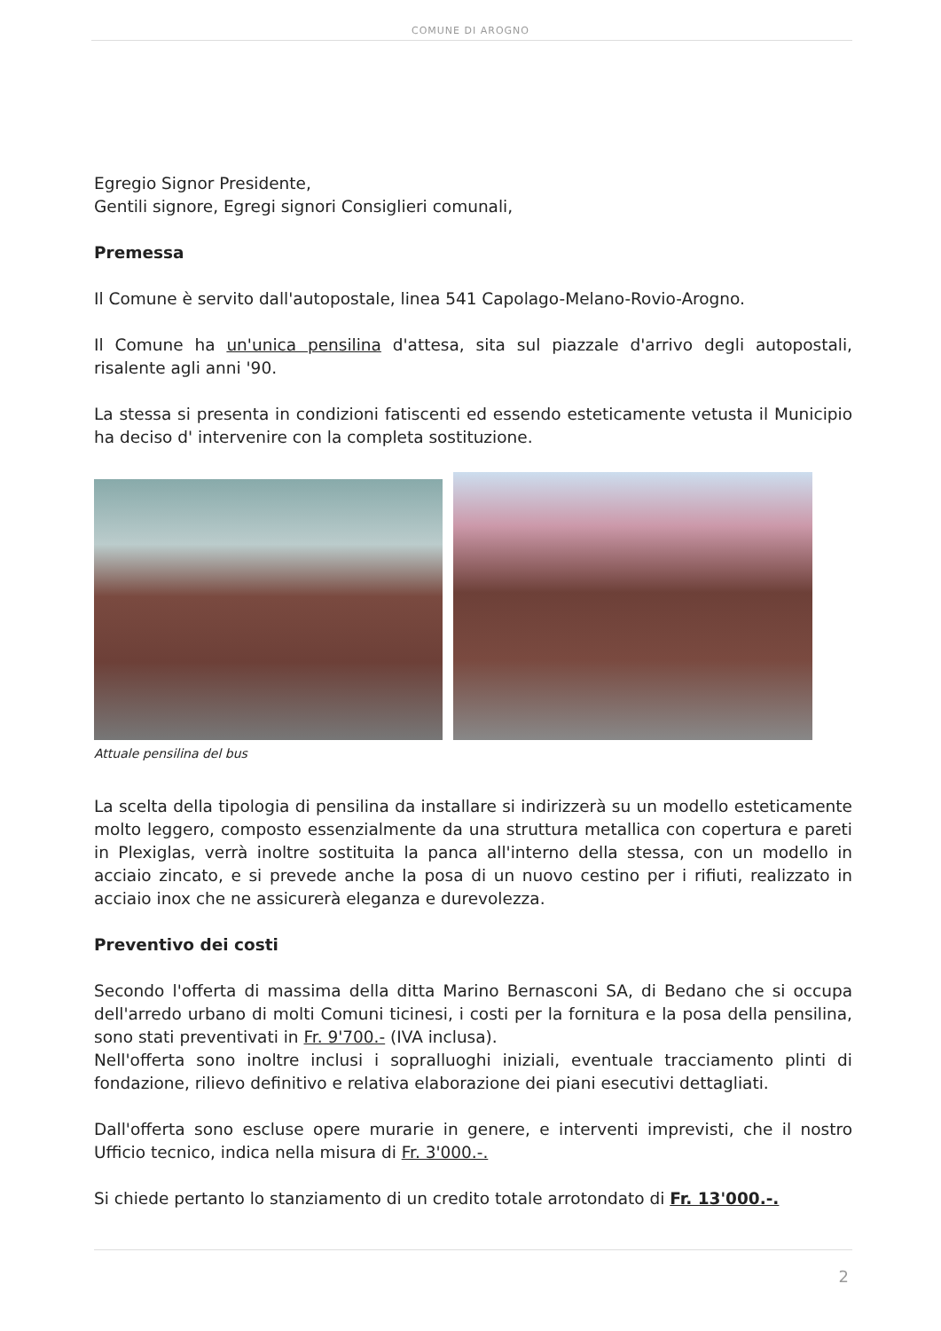COMUNE DI AROGNO
Egregio Signor Presidente,
Gentili signore, Egregi signori Consiglieri comunali,
Premessa
Il Comune è servito dall'autopostale, linea 541 Capolago-Melano-Rovio-Arogno.
Il Comune ha un'unica pensilina d'attesa, sita sul piazzale d'arrivo degli autopostali, risalente agli anni '90.
La stessa si presenta in condizioni fatiscenti ed essendo esteticamente vetusta il Municipio ha deciso d' intervenire con la completa sostituzione.
Attuale pensilina del bus
La scelta della tipologia di pensilina da installare si indirizzerà su un modello esteticamente molto leggero, composto essenzialmente da una struttura metallica con copertura e pareti in Plexiglas, verrà inoltre sostituita la panca all'interno della stessa, con un modello in acciaio zincato, e si prevede anche la posa di un nuovo cestino per i rifiuti, realizzato in acciaio inox che ne assicurerà eleganza e durevolezza.
Preventivo dei costi
Secondo l'offerta di massima della ditta Marino Bernasconi SA, di Bedano che si occupa dell'arredo urbano di molti Comuni ticinesi, i costi per la fornitura e la posa della pensilina, sono stati preventivati in Fr. 9'700.- (IVA inclusa).
Nell'offerta sono inoltre inclusi i sopralluoghi iniziali, eventuale tracciamento plinti di fondazione, rilievo definitivo e relativa elaborazione dei piani esecutivi dettagliati.
Dall'offerta sono escluse opere murarie in genere, e interventi imprevisti, che il nostro Ufficio tecnico, indica nella misura di Fr. 3'000.-.
Si chiede pertanto lo stanziamento di un credito totale arrotondato di Fr. 13'000.-.
2